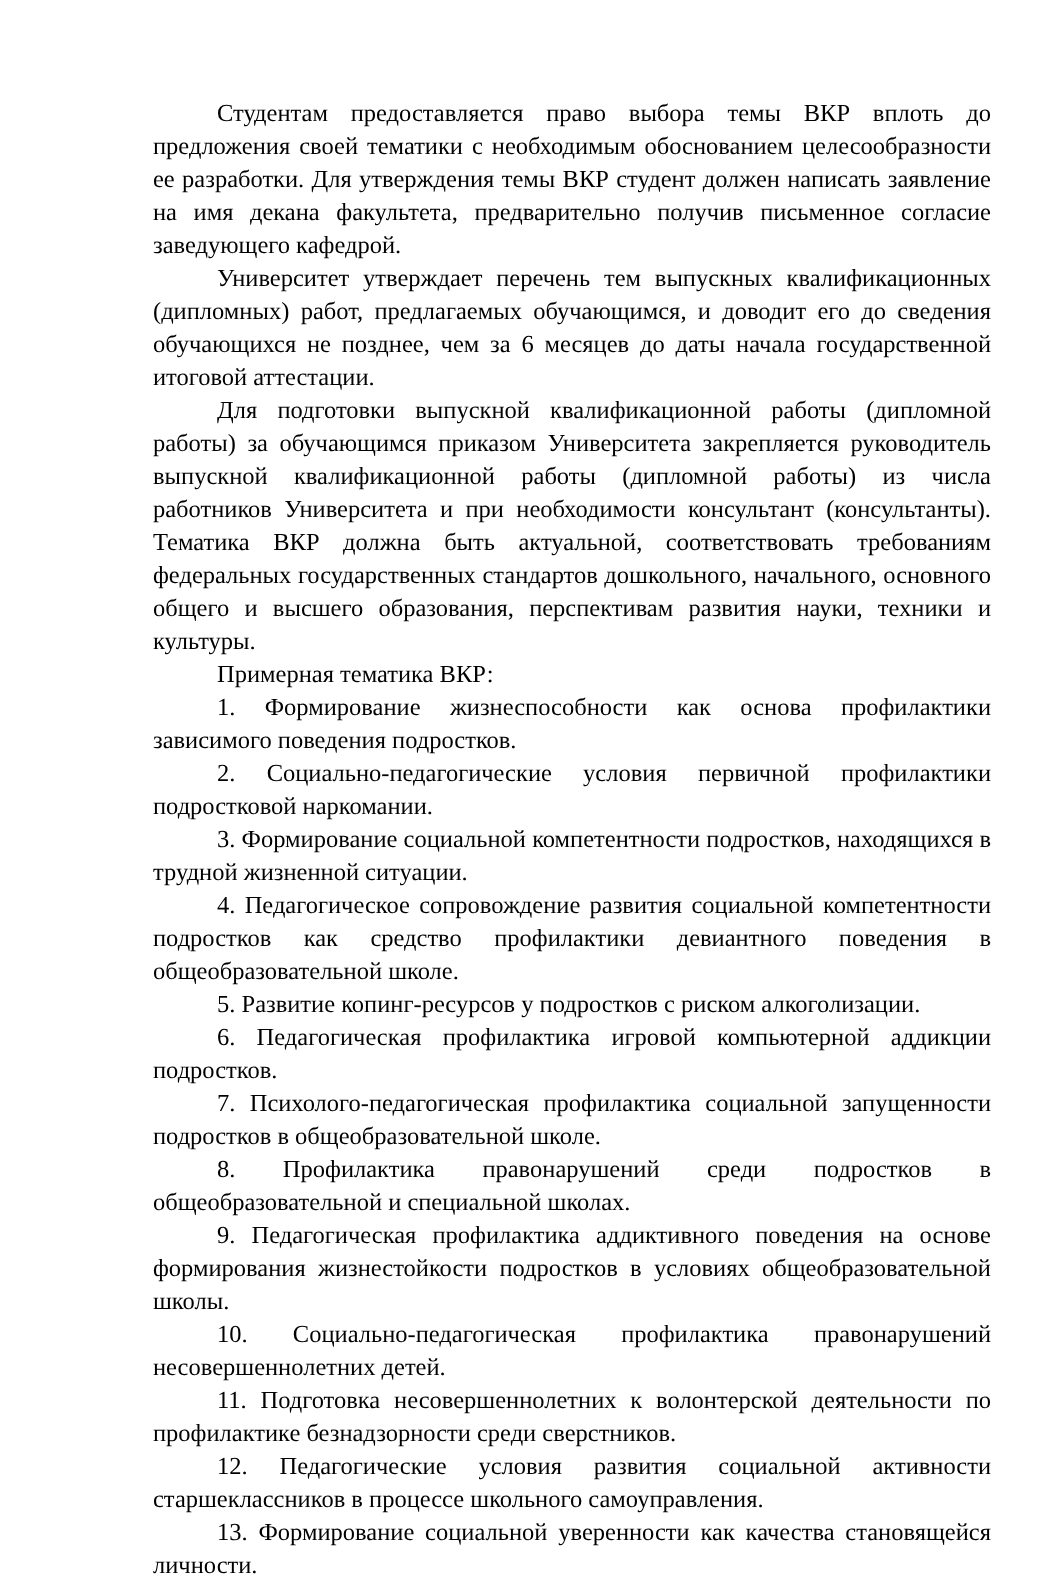Студентам предоставляется право выбора темы ВКР вплоть до предложения своей тематики с необходимым обоснованием целесообразности ее разработки. Для утверждения темы ВКР студент должен написать заявление на имя декана факультета, предварительно получив письменное согласие заведующего кафедрой.
Университет утверждает перечень тем выпускных квалификационных (дипломных) работ, предлагаемых обучающимся, и доводит его до сведения обучающихся не позднее, чем за 6 месяцев до даты начала государственной итоговой аттестации.
Для подготовки выпускной квалификационной работы (дипломной работы) за обучающимся приказом Университета закрепляется руководитель выпускной квалификационной работы (дипломной работы) из числа работников Университета и при необходимости консультант (консультанты). Тематика ВКР должна быть актуальной, соответствовать требованиям федеральных государственных стандартов дошкольного, начального, основного общего и высшего образования, перспективам развития науки, техники и культуры.
Примерная тематика ВКР:
1. Формирование жизнеспособности как основа профилактики зависимого поведения подростков.
2. Социально-педагогические условия первичной профилактики подростковой наркомании.
3. Формирование социальной компетентности подростков, находящихся в трудной жизненной ситуации.
4. Педагогическое сопровождение развития социальной компетентности подростков как средство профилактики девиантного поведения в общеобразовательной школе.
5. Развитие копинг-ресурсов у подростков с риском алкоголизации.
6. Педагогическая профилактика игровой компьютерной аддикции подростков.
7. Психолого-педагогическая профилактика социальной запущенности подростков в общеобразовательной школе.
8. Профилактика правонарушений среди подростков в общеобразовательной и специальной школах.
9. Педагогическая профилактика аддиктивного поведения на основе формирования жизнестойкости подростков в условиях общеобразовательной школы.
10. Социально-педагогическая профилактика правонарушений несовершеннолетних детей.
11. Подготовка несовершеннолетних к волонтерской деятельности по профилактике безнадзорности среди сверстников.
12. Педагогические условия развития социальной активности старшеклассников в процессе школьного самоуправления.
13. Формирование социальной уверенности как качества становящейся личности.